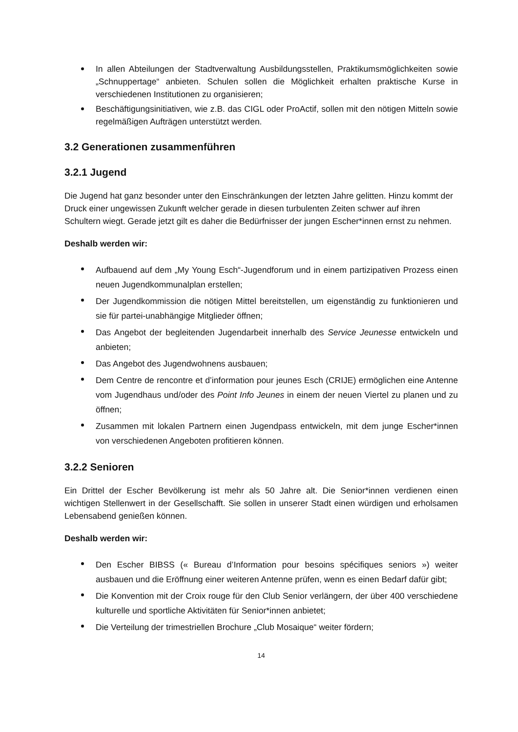In allen Abteilungen der Stadtverwaltung Ausbildungsstellen, Praktikumsmöglichkeiten sowie „Schnuppertage“ anbieten. Schulen sollen die Möglichkeit erhalten praktische Kurse in verschiedenen Institutionen zu organisieren;
Beschäftigungsinitiativen, wie z.B. das CIGL oder ProActif, sollen mit den nötigen Mitteln sowie regelmäßigen Aufträgen unterstützt werden.
3.2 Generationen zusammenführen
3.2.1 Jugend
Die Jugend hat ganz besonder unter den Einschränkungen der letzten Jahre gelitten. Hinzu kommt der Druck einer ungewissen Zukunft welcher gerade in diesen turbulenten Zeiten schwer auf ihren Schultern wiegt. Gerade jetzt gilt es daher die Bedürfnisser der jungen Escher*innen ernst zu nehmen.
Deshalb werden wir:
Aufbauend auf dem „My Young Esch“-Jugendforum und in einem partizipativen Prozess einen neuen Jugendkommunalplan erstellen;
Der Jugendkommission die nötigen Mittel bereitstellen, um eigenständig zu funktionieren und sie für partei-unabhängige Mitglieder öffnen;
Das Angebot der begleitenden Jugendarbeit innerhalb des Service Jeunesse entwickeln und anbieten;
Das Angebot des Jugendwohnens ausbauen;
Dem Centre de rencontre et d’information pour jeunes Esch (CRIJE) ermöglichen eine Antenne vom Jugendhaus und/oder des Point Info Jeunes in einem der neuen Viertel zu planen und zu öffnen;
Zusammen mit lokalen Partnern einen Jugendpass entwickeln, mit dem junge Escher*innen von verschiedenen Angeboten profitieren können.
3.2.2 Senioren
Ein Drittel der Escher Bevölkerung ist mehr als 50 Jahre alt. Die Senior*innen verdienen einen wichtigen Stellenwert in der Gesellschafft. Sie sollen in unserer Stadt einen würdigen und erholsamen Lebensabend genießen können.
Deshalb werden wir:
Den Escher BIBSS (« Bureau d’Information pour besoins spécifiques seniors ») weiter ausbauen und die Eröffnung einer weiteren Antenne prüfen, wenn es einen Bedarf dafür gibt;
Die Konvention mit der Croix rouge für den Club Senior verlängern, der über 400 verschiedene kulturelle und sportliche Aktivitäten für Senior*innen anbietet;
Die Verteilung der trimestriellen Brochure „Club Mosaique“ weiter fördern;
14